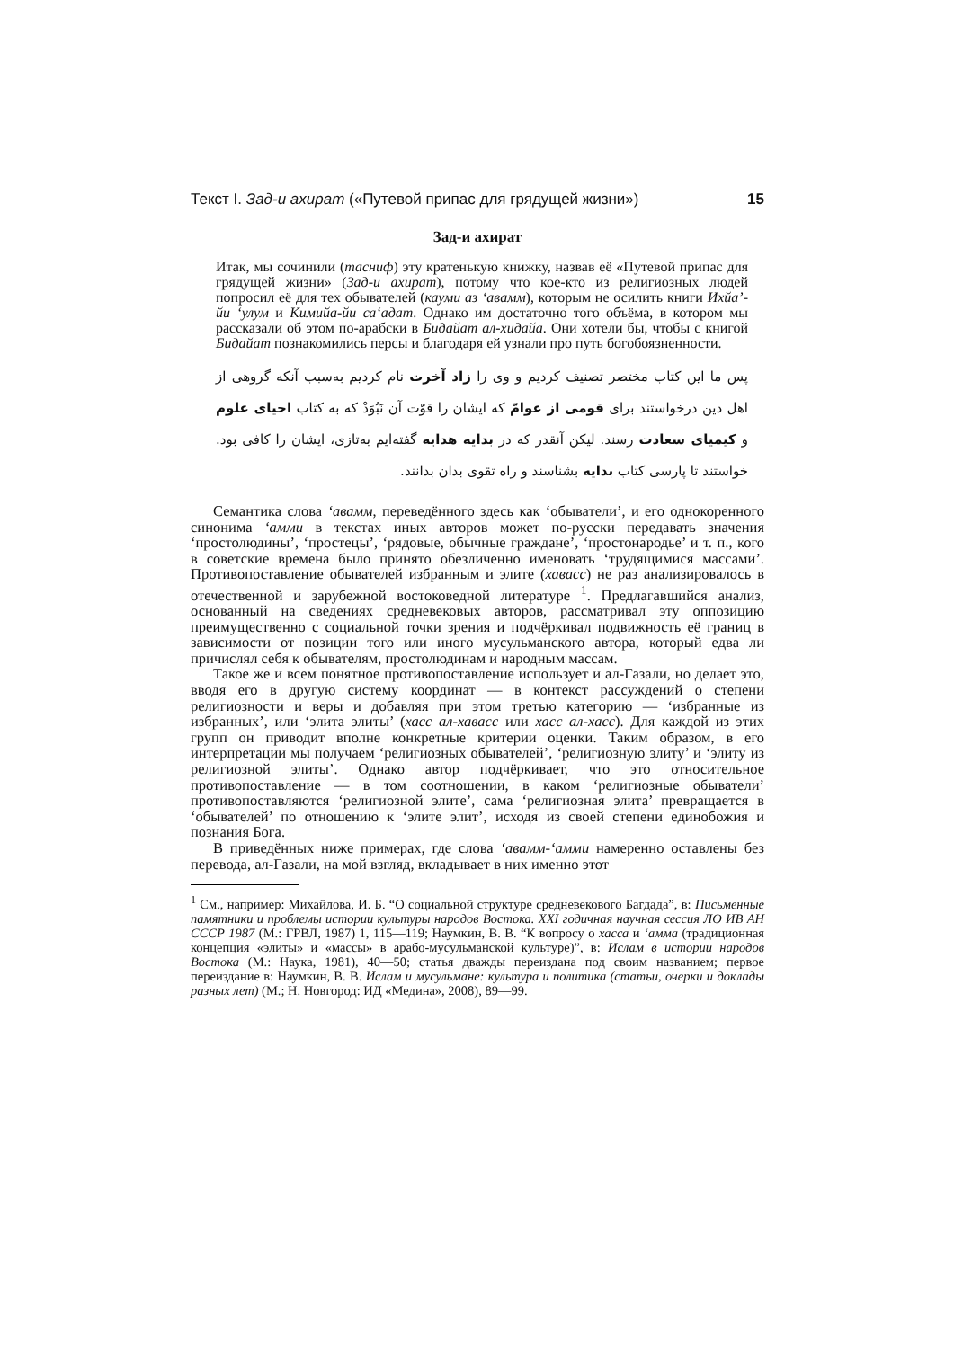Текст I. Зад-и ахират («Путевой припас для грядущей жизни») 15
Зад-и ахират
Итак, мы сочинили (тасниф) эту кратенькую книжку, назвав её «Путевой припас для грядущей жизни» (Зад-и ахират), потому что кое-кто из религиозных людей попросил её для тех обывателей (кауми аз ‘авамм), которым не осилить книги Ихйа’-йи ‘улум и Кимийа-йи са‘адат. Однако им достаточно того объёма, в котором мы рассказали об этом по-арабски в Бидайат ал-хидайа. Они хотели бы, чтобы с книгой Бидайат познакомились персы и благодаря ей узнали про путь богобоязненности.
پس ما این کتاب مختصر تصنیف کردیم و وی را زاد آخرت نام کردیم به‌سبب آنکه گروهی از اهل دین درخواستند برای قومی از عوامّ که ایشان را قوّت آن نَبُوَدْ که به کتاب احیای علوم و کیمیای سعادت رسند. لیکن آنقدر که در بدایه هدایه گفته‌ایم به‌تازی، ایشان را کافی بود. خواستند تا پارسی کتاب بدایه بشناسند و راه تقوی بدان بدانند.
Семантика слова ‘авамм, переведённого здесь как ‘обыватели’, и его однокоренного синонима ‘амми в текстах иных авторов может по-русски передавать значения ‘простолюдины’, ‘простецы’, ‘рядовые, обычные граждане’, ‘простонародье’ и т. п., кого в советские времена было принято обезличенно именовать ‘трудящимися массами’. Противопоставление обывателей избранным и элите (хавасс) не раз анализировалось в отечественной и зарубежной востоковедной литературе <sup>1</sup>. Предлагавшийся анализ, основанный на сведениях средневековых авторов, рассматривал эту оппозицию преимущественно с социальной точки зрения и подчёркивал подвижность её границ в зависимости от позиции того или иного мусульманского автора, который едва ли причислял себя к обывателям, простолюдинам и народным массам.
Такое же и всем понятное противопоставление использует и ал-Газали, но делает это, вводя его в другую систему координат — в контекст рассуждений о степени религиозности и веры и добавляя при этом третью категорию — ‘избранные из избранных’, или ‘элита элиты’ (хасс ал-хавасс или хасс ал-хасс). Для каждой из этих групп он приводит вполне конкретные критерии оценки. Таким образом, в его интерпретации мы получаем ‘религиозных обывателей’, ‘религиозную элиту’ и ‘элиту из религиозной элиты’. Однако автор подчёркивает, что это относительное противопоставление — в том соотношении, в каком ‘религиозные обыватели’ противопоставляются ‘религиозной элите’, сама ‘религиозная элита’ превращается в ‘обывателей’ по отношению к ‘элите элит’, исходя из своей степени единобожия и познания Бога.
В приведённых ниже примерах, где слова ‘авамм-‘амми намеренно оставлены без перевода, ал-Газали, на мой взгляд, вкладывает в них именно этот
<sup>1</sup> См., например: Михайлова, И. Б. “О социальной структуре средневекового Багдада”, в: Письменные памятники и проблемы истории культуры народов Востока. XXI годичная научная сессия ЛО ИВ АН СССР 1987 (М.: ГРВЛ, 1987) 1, 115—119; Наумкин, В. В. “К вопросу о хасса и ‘амма (традиционная концепция «элиты» и «массы» в арабо-мусульманской культуре)”, в: Ислам в истории народов Востока (М.: Наука, 1981), 40—50; статья дважды переиздана под своим названием; первое переиздание в: Наумкин, В. В. Ислам и мусульмане: культура и политика (статьи, очерки и доклады разных лет) (М.; Н. Новгород: ИД «Медина», 2008), 89—99.